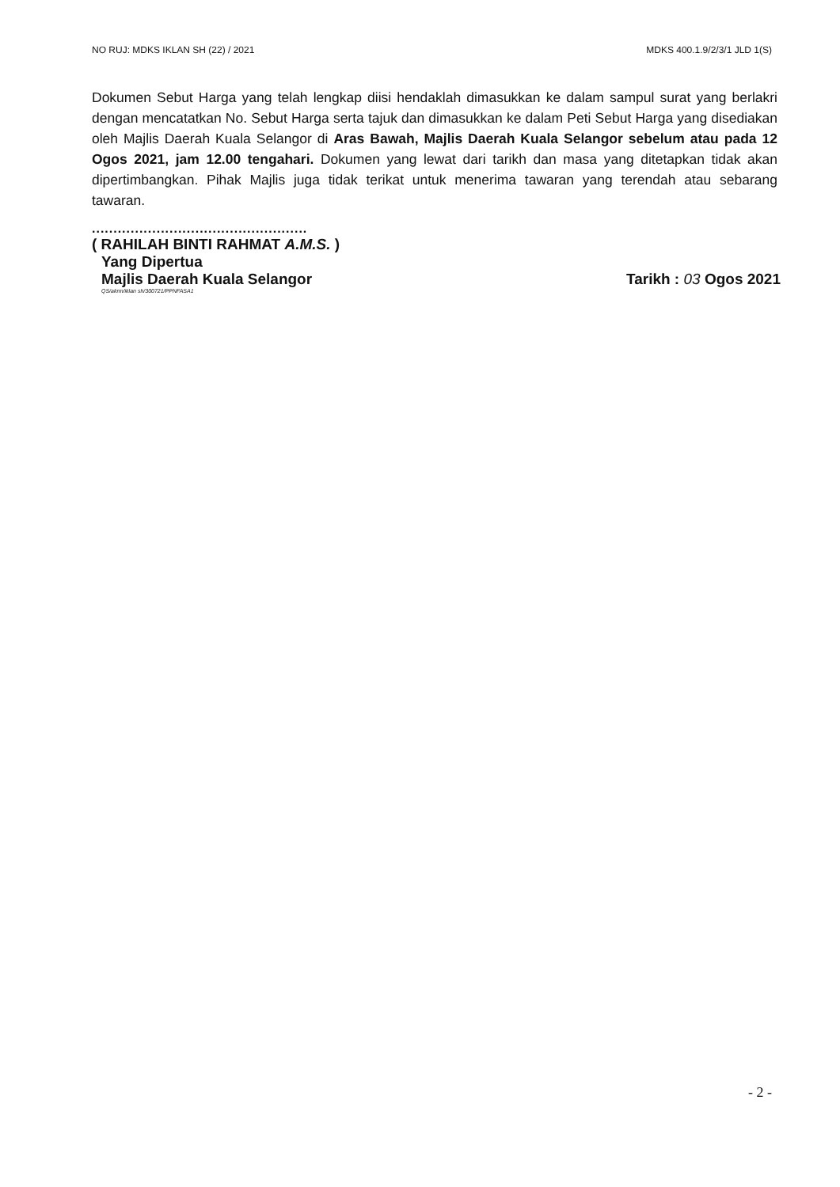NO RUJ: MDKS IKLAN SH (22) / 2021 MDKS 400.1.9/2/3/1 JLD 1(S)
Dokumen Sebut Harga yang telah lengkap diisi hendaklah dimasukkan ke dalam sampul surat yang berlakri dengan mencatatkan No. Sebut Harga serta tajuk dan dimasukkan ke dalam Peti Sebut Harga yang disediakan oleh Majlis Daerah Kuala Selangor di Aras Bawah, Majlis Daerah Kuala Selangor sebelum atau pada 12 Ogos 2021, jam 12.00 tengahari. Dokumen yang lewat dari tarikh dan masa yang ditetapkan tidak akan dipertimbangkan. Pihak Majlis juga tidak terikat untuk menerima tawaran yang terendah atau sebarang tawaran.
..................................................
( RAHILAH BINTI RAHMAT A.M.S. )
Yang Dipertua
Majlis Daerah Kuala Selangor
Tarikh : 03 Ogos 2021
QS/akrm/iklan sh/300721/PPNFASA1
- 2 -